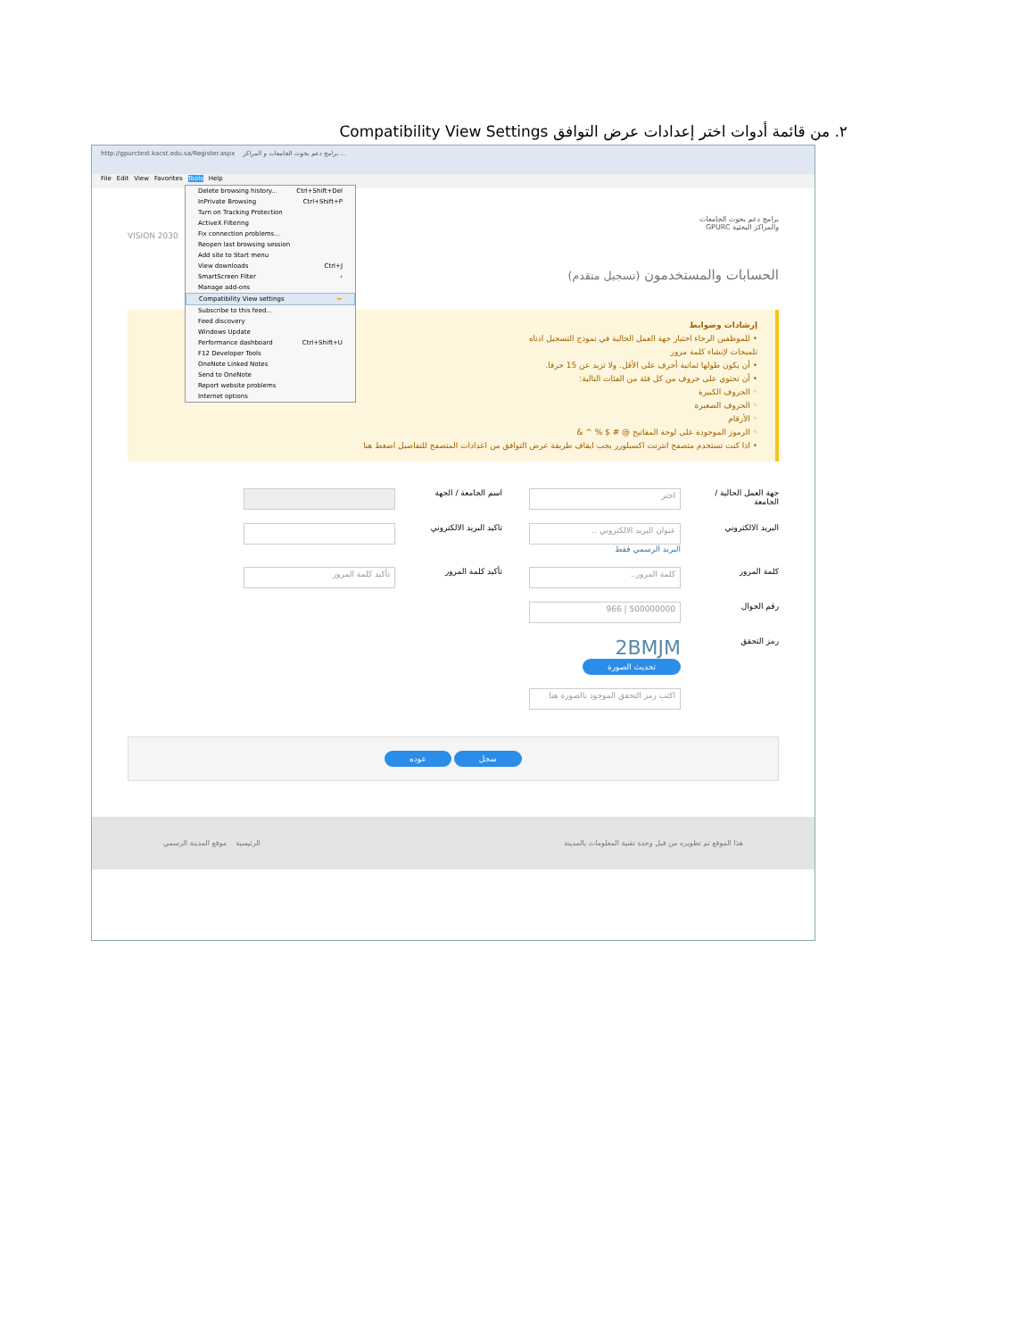٢. من قائمة أدوات اختر إعدادات عرض التوافق Compatibility View Settings
http://gpurctest.kacst.edu.sa/Register.aspx برامج دعم بحوث الجامعات و المراكز ...
File Edit View Favorites Tools Help
برامج دعم بحوث الجامعات
والمراكز البحثية GPURC
VISION 2030
الحسابات والمستخدمون (تسجيل متقدم)
إرشادات وضوابط
• للموظفين الرجاء اختيار جهة العمل الحالية في نموذج التسجيل ادناه
تلميحات لإنشاء كلمة مرور
• أن يكون طولها ثمانية أحرف على الأقل. ولا تزيد عن 15 حرفا.
• أن تحتوي على حروف من كل فئة من الفئات التالية:
◦ الحروف الكبيرة
◦ الحروف الصغيرة
◦ الأرقام
◦ الرموز الموجودة على لوحة المفاتيح @ # $ % ^ &
• اذا كنت تستخدم متصفح انترنت اكسبلورر يجب ايقاف طريقة عرض التوافق من اعدادات المتصفح للتفاصيل اضغط هنا
جهة العمل الحالية / الجامعة
اختر
اسم الجامعة / الجهة
البريد الالكتروني
عنوان البريد الالكتروني ..
البريد الرسمي فقط
تاكيد البريد الالكتروني
كلمة المرور
كلمة المرور..
تأكيد كلمة المرور
تأكيد كلمة المرور
رقم الجوال
500000000 | 966
رمز التحقق
2BMJM
تحديث الصورة
اكتب رمز التحقق الموجود بالصورة هنا
سجل عوده
الرئيسية موقع المدينة الرسمي هذا الموقع تم تطويره من قبل وحدة تقنية المعلومات بالمدينة
Delete browsing history... Ctrl+Shift+Del
InPrivate Browsing Ctrl+Shift+P
Turn on Tracking Protection
ActiveX Filtering
Fix connection problems...
Reopen last browsing session
Add site to Start menu
View downloads Ctrl+J
SmartScreen Filter ›
Manage add-ons
Compatibility View settings ⬅
Subscribe to this feed...
Feed discovery
Windows Update
Performance dashboard Ctrl+Shift+U
F12 Developer Tools
OneNote Linked Notes
Send to OneNote
Report website problems
Internet options